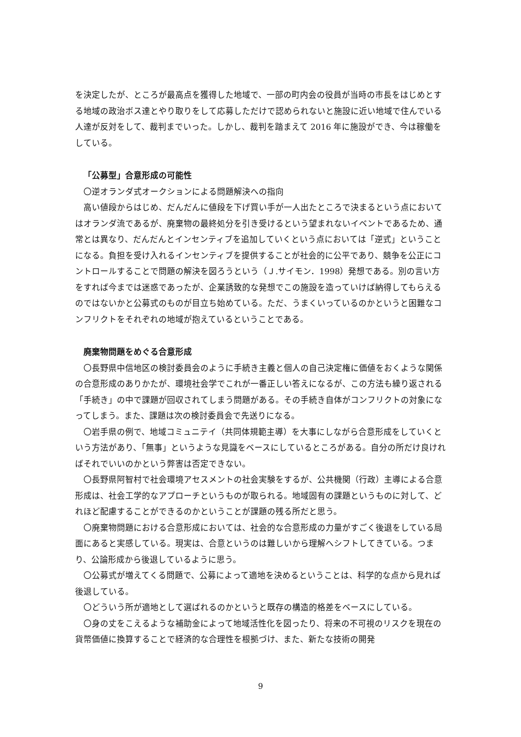を決定したが、ところが最高点を獲得した地域で、一部の町内会の役員が当時の市長をはじめとする地域の政治ボス達とやり取りをして応募しただけで認められないと施設に近い地域で住んでいる人達が反対をして、裁判までいった。しかし、裁判を踏まえて 2016 年に施設ができ、今は稼働をしている。
「公募型」合意形成の可能性
〇逆オランダ式オークションによる問題解決への指向
高い値段からはじめ、だんだんに値段を下げ買い手が一人出たところで決まるという点においてはオランダ流であるが、廃棄物の最終処分を引き受けるという望まれないイベントであるため、通常とは異なり、だんだんとインセンティブを追加していくという点においては「逆式」ということになる。負担を受け入れるインセンティブを提供することが社会的に公平であり、競争を公正にコントロールすることで問題の解決を図ろうという（Ｊ.サイモン．1998）発想である。別の言い方をすれば今までは迷惑であったが、企業誘致的な発想でこの施設を造っていけば納得してもらえるのではないかと公募式のものが目立ち始めている。ただ、うまくいっているのかというと困難なコンフリクトをそれぞれの地域が抱えているということである。
廃棄物問題をめぐる合意形成
〇長野県中信地区の検討委員会のように手続き主義と個人の自己決定権に価値をおくような関係の合意形成のありかたが、環境社会学でこれが一番正しい答えになるが、この方法も繰り返される「手続き」の中で課題が回収されてしまう問題がある。その手続き自体がコンフリクトの対象になってしまう。また、課題は次の検討委員会で先送りになる。
〇岩手県の例で、地域コミュニテイ（共同体規範主導）を大事にしながら合意形成をしていくという方法があり、「無事」というような見識をベースにしているところがある。自分の所だけ良ければそれでいいのかという弊害は否定できない。
〇長野県阿智村で社会環境アセスメントの社会実験をするが、公共機関（行政）主導による合意形成は、社会工学的なアプローチというものが取られる。地域固有の課題というものに対して、どれほど配慮することができるのかということが課題の残る所だと思う。
〇廃棄物問題における合意形成においては、社会的な合意形成の力量がすごく後退をしている局面にあると実感している。現実は、合意というのは難しいから理解へシフトしてきている。つまり、公論形成から後退しているように思う。
〇公募式が増えてくる問題で、公募によって適地を決めるということは、科学的な点から見れば後退している。
〇どういう所が適地として選ばれるのかというと既存の構造的格差をベースにしている。
〇身の丈をこえるような補助金によって地域活性化を図ったり、将来の不可視のリスクを現在の貨幣価値に換算することで経済的な合理性を根拠づけ、また、新たな技術の開発
9